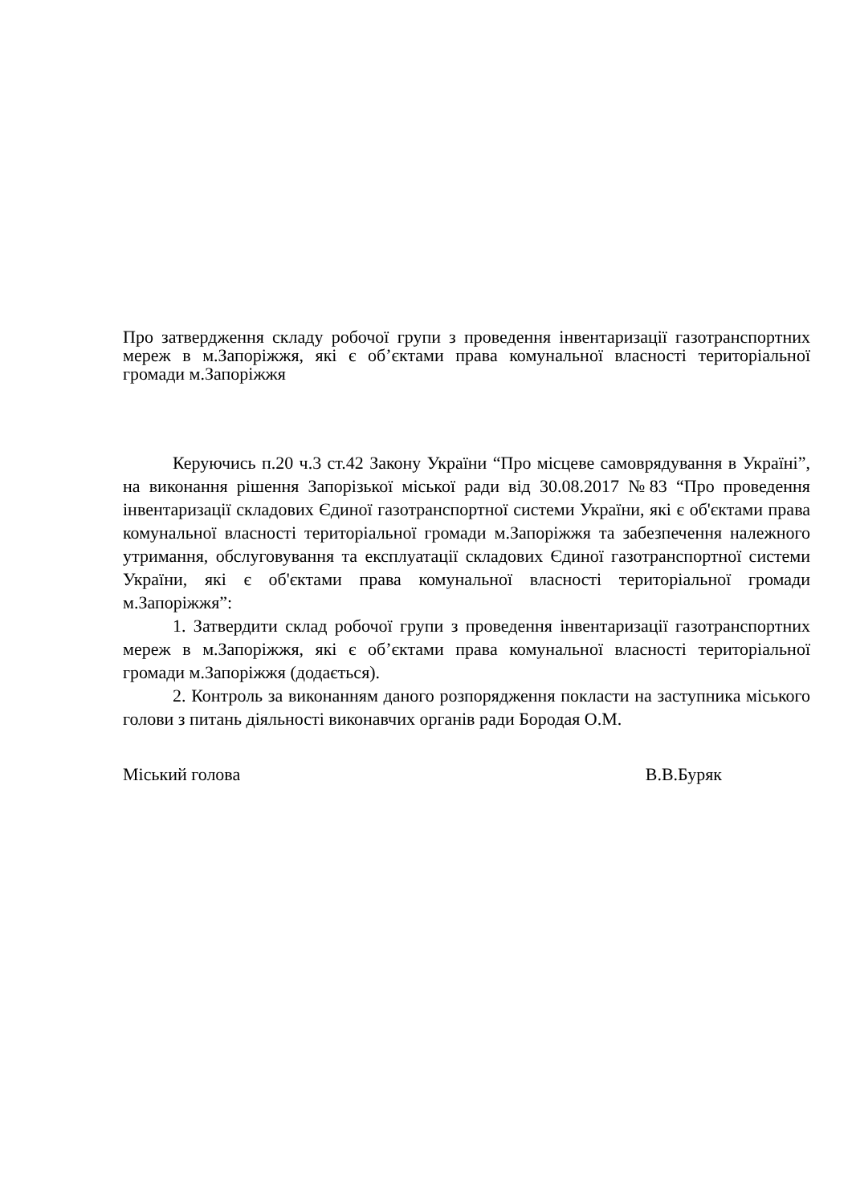Про затвердження складу робочої групи з проведення інвентаризації газотранспортних мереж в м.Запоріжжя, які є об’єктами права комунальної власності територіальної громади м.Запоріжжя
Керуючись п.20 ч.3 ст.42 Закону України “Про місцеве самоврядування в Україні”, на виконання рішення Запорізької міської ради від 30.08.2017 №83 “Про проведення інвентаризації складових Єдиної газотранспортної системи України, які є об'єктами права комунальної власності територіальної громади м.Запоріжжя та забезпечення належного утримання, обслуговування та експлуатації складових Єдиної газотранспортної системи України, які є об'єктами права комунальної власності територіальної громади м.Запоріжжя”:
1. Затвердити склад робочої групи з проведення інвентаризації газотранспортних мереж в м.Запоріжжя, які є об’єктами права комунальної власності територіальної громади м.Запоріжжя (додається).
2. Контроль за виконанням даного розпорядження покласти на заступника міського голови з питань діяльності виконавчих органів ради Бородая О.М.
Міський голова В.В.Буряк